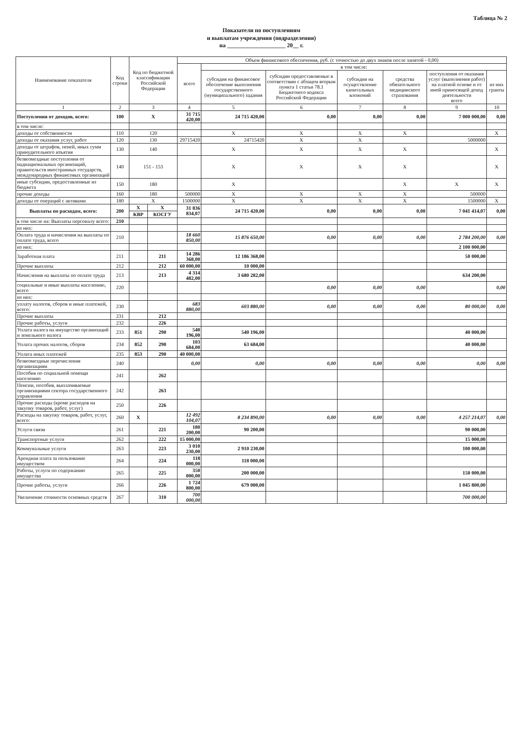Таблица № 2
Показатели по поступлениям
и выплатам учреждения (подразделения)
на ____________________ 20__ г.
| Наименование показателя | Код строки | Код по бюджетной классификации Российской Федерации | | Объем финансового обеспечения, руб. (с точностью до двух знаков после запятой - 0,00) | | | | | | |
| --- | --- | --- | --- | --- | --- | --- | --- | --- | --- | --- |
| | | | | всего | в том числе: | | | | | |
| | | | | | субсидия на финансовое обеспечение выполнения государственного (муниципального) задания | субсидии предоставляемые в соответствии с абзацем вторым пункта 1 статьи 78.1 Бюджетного кодекса Российской Федерации | субсидии на осуществление капитальных вложений | средства обязательного медицинского страхования | поступления от оказания услуг (выполнения работ) на платной основе и от иной приносящей доход деятельности всего | из них гранты |
| 1 | 2 | 3 | | 4 | 5 | 6 | 7 | 8 | 9 | 10 |
| Поступления от доходов, всего: | 100 | X | | 31 715 420,00 | 24 715 420,00 | 0,00 | 0,00 | 0,00 | 7 000 000,00 | 0,00 |
| в том числе: | | | | | | | | | | |
| доходы от собственности | 110 | 120 | | | X | X | X | X | | X |
| доходы от оказания услуг, работ | 120 | 130 | | 29715420 | 24715420 | X | X | | 5000000 | |
| доходы от штрафов, пеней, иных сумм принудительного изъятия | 130 | 140 | | | X | X | X | X | | X |
| безвозмездные поступления от наднациональных организаций, правительств иностранных государств, международных финансовых организаций | 140 | 151 - 153 | | | X | X | X | X | | X |
| иные субсидии, предоставленные из бюджета | 150 | 180 | | | X | | | X | X | X |
| прочие доходы | 160 | 180 | | 500000 | X | X | X | X | 500000 | |
| доходы от операций с активами | 180 | X | | 1500000 | X | X | X | X | 1500000 | X |
| Выплаты по расходам, всего: | 200 | X | X | 31 836 834,07 | 24 715 420,00 | 0,00 | 0,00 | 0,00 | 7 041 414,07 | 0,00 |
| | | КВР | КОСГУ | | | | | | | |
| в том числе на: Выплаты персоналу всего: | 210 | | | | | | | | | |
| из них: | | | | | | | | | | |
| Оплата труда и начисления на выплаты по оплате труда, всего | 210 | | | 18 660 850,00 | 15 876 650,00 | 0,00 | 0,00 | 0,00 | 2 784 200,00 | 0,00 |
| из них: | | | | | | | | | 2 100 000,00 | |
| Заработная плата | 211 | | 211 | 14 286 368,00 | 12 186 368,00 | | | | 50 000,00 | |
| Прочие выплаты | 212 | | 212 | 60 000,00 | 10 000,00 | | | | | |
| Начисления на выплаты по оплате труда | 213 | | 213 | 4 314 482,00 | 3 680 282,00 | | | | 634 200,00 | |
| социальные и иные выплаты населению, всего | 220 | | | | | 0,00 | 0,00 | 0,00 | | 0,00 |
| из них: | | | | | | | | | | |
| уплату налогов, сборов и иные платежей, всего: | 230 | | | 683 880,00 | 603 880,00 | 0,00 | 0,00 | 0,00 | 80 000,00 | 0,00 |
| Прочие выплаты | 231 | | 212 | | | | | | | |
| Прочие работы, услуги | 232 | | 226 | | | | | | | |
| Уплата налога на имущество организаций и земельного налога | 233 | 851 | 290 | 540 196,00 | 540 196,00 | | | | 40 000,00 | |
| Уплата прочих налогов, сборов | 234 | 852 | 290 | 103 684,00 | 63 684,00 | | | | 40 000,00 | |
| Уплата иных платежей | 235 | 853 | 290 | 40 000,00 | | | | | | |
| безвозмездные перечисления организациям | 240 | | | 0,00 | 0,00 | 0,00 | 0,00 | 0,00 | 0,00 | 0,00 |
| Пособия по социальной помощи населению | 241 | | 262 | | | | | | | |
| Пенсии, пособия, выплачиваемые организациями сектора государственного управления | 242 | | 263 | | | | | | | |
| Прочие расходы (кроме расходов на закупку товаров, работ, услуг) | 250 | | 226 | | | | | | | |
| Расходы на закупку товаров, работ, услуг, всего: | 260 | X | | 12 492 104,07 | 8 234 890,00 | 0,00 | 0,00 | 0,00 | 4 257 214,07 | 0,00 |
| Услуги связи | 261 | | 221 | 180 200,00 | 90 200,00 | | | | 90 000,00 | |
| Транспортные услуги | 262 | | 222 | 15 000,00 | | | | | 15 000,00 | |
| Коммунальные услуги | 263 | | 223 | 3 010 230,00 | 2 910 230,00 | | | | 100 000,00 | |
| Арендная плата за пользование имуществом | 264 | | 224 | 118 000,00 | 118 000,00 | | | | | |
| Работы, услуги по содержанию имущества | 265 | | 225 | 350 000,00 | 200 000,00 | | | | 150 000,00 | |
| Прочие работы, услуги | 266 | | 226 | 1 724 800,00 | 679 000,00 | | | | 1 045 800,00 | |
| Увеличение стоимости основных средств | 267 | | 310 | 700 000,00 | | | | | 700 000,00 | |